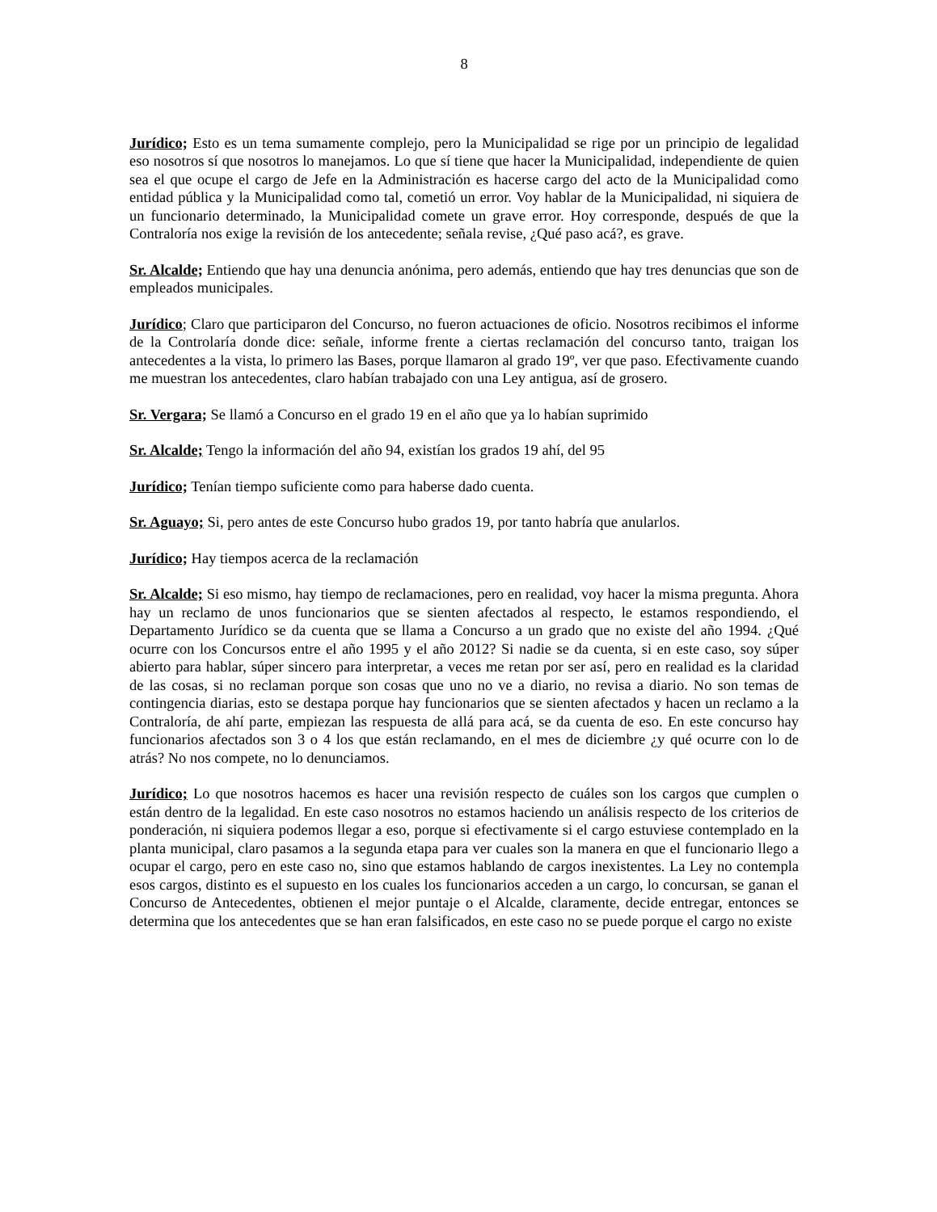8
Jurídico; Esto es un tema sumamente complejo, pero la Municipalidad se rige por un principio de legalidad eso nosotros sí que nosotros lo manejamos. Lo que sí tiene que hacer la Municipalidad, independiente de quien sea el que ocupe el cargo de Jefe en la Administración es hacerse cargo del acto de la Municipalidad como entidad pública y la Municipalidad como tal, cometió un error. Voy hablar de la Municipalidad, ni siquiera de un funcionario determinado, la Municipalidad comete un grave error. Hoy corresponde, después de que la Contraloría nos exige la revisión de los antecedente; señala revise, ¿Qué paso acá?, es grave.
Sr. Alcalde; Entiendo que hay una denuncia anónima, pero además, entiendo que hay tres denuncias que son de empleados municipales.
Jurídico; Claro que participaron del Concurso, no fueron actuaciones de oficio. Nosotros recibimos el informe de la Controlaría donde dice: señale, informe frente a ciertas reclamación del concurso tanto, traigan los antecedentes a la vista, lo primero las Bases, porque llamaron al grado 19º, ver que paso. Efectivamente cuando me muestran los antecedentes, claro habían trabajado con una Ley antigua, así de grosero.
Sr. Vergara; Se llamó a Concurso en el grado 19 en el año que ya lo habían suprimido
Sr. Alcalde; Tengo la información del año 94, existían los grados 19 ahí, del 95
Jurídico; Tenían tiempo suficiente como para haberse dado cuenta.
Sr. Aguayo; Si, pero antes de este Concurso hubo grados 19, por tanto habría que anularlos.
Jurídico; Hay tiempos acerca de la reclamación
Sr. Alcalde; Si eso mismo, hay tiempo de reclamaciones, pero en realidad, voy hacer la misma pregunta. Ahora hay un reclamo de unos funcionarios que se sienten afectados al respecto, le estamos respondiendo, el Departamento Jurídico se da cuenta que se llama a Concurso a un grado que no existe del año 1994. ¿Qué ocurre con los Concursos entre el año 1995 y el año 2012? Si nadie se da cuenta, si en este caso, soy súper abierto para hablar, súper sincero para interpretar, a veces me retan por ser así, pero en realidad es la claridad de las cosas, si no reclaman porque son cosas que uno no ve a diario, no revisa a diario. No son temas de contingencia diarias, esto se destapa porque hay funcionarios que se sienten afectados y hacen un reclamo a la Contraloría, de ahí parte, empiezan las respuesta de allá para acá, se da cuenta de eso. En este concurso hay funcionarios afectados son 3 o 4 los que están reclamando, en el mes de diciembre ¿y qué ocurre con lo de atrás? No nos compete, no lo denunciamos.
Jurídico; Lo que nosotros hacemos es hacer una revisión respecto de cuáles son los cargos que cumplen o están dentro de la legalidad. En este caso nosotros no estamos haciendo un análisis respecto de los criterios de ponderación, ni siquiera podemos llegar a eso, porque si efectivamente si el cargo estuviese contemplado en la planta municipal, claro pasamos a la segunda etapa para ver cuales son la manera en que el funcionario llego a ocupar el cargo, pero en este caso no, sino que estamos hablando de cargos inexistentes. La Ley no contempla esos cargos, distinto es el supuesto en los cuales los funcionarios acceden a un cargo, lo concursan, se ganan el Concurso de Antecedentes, obtienen el mejor puntaje o el Alcalde, claramente, decide entregar, entonces se determina que los antecedentes que se han eran falsificados, en este caso no se puede porque el cargo no existe